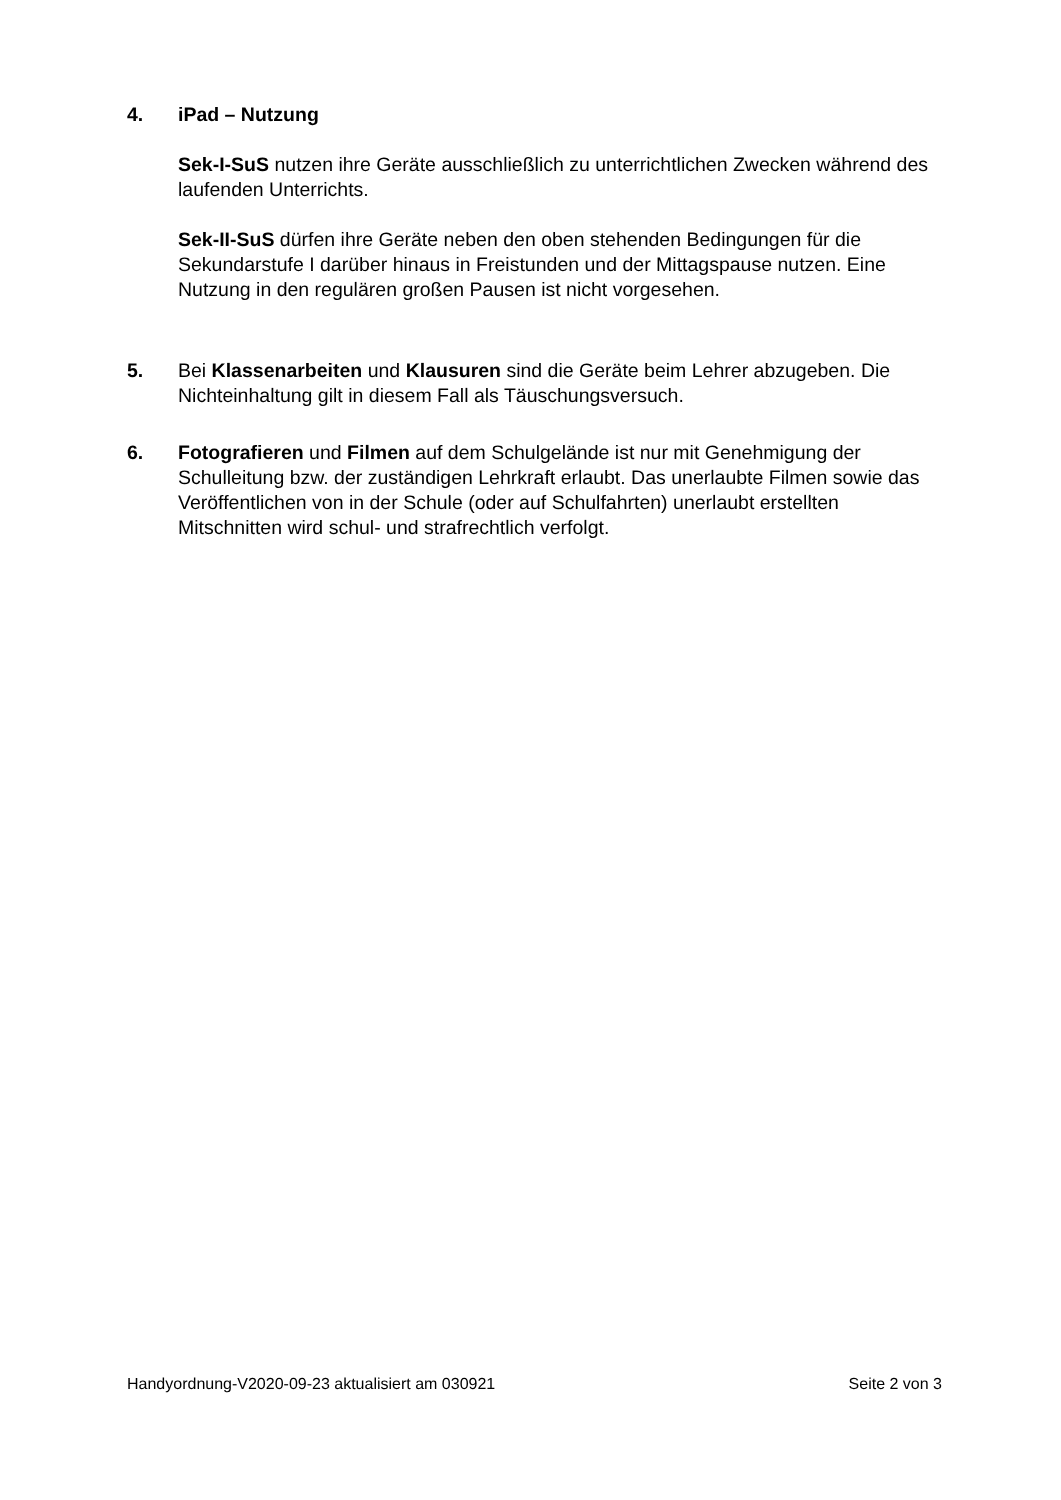4. iPad – Nutzung
Sek-I-SuS nutzen ihre Geräte ausschließlich zu unterrichtlichen Zwecken während des laufenden Unterrichts.
Sek-II-SuS dürfen ihre Geräte neben den oben stehenden Bedingungen für die Sekundarstufe I darüber hinaus in Freistunden und der Mittagspause nutzen. Eine Nutzung in den regulären großen Pausen ist nicht vorgesehen.
5. Bei Klassenarbeiten und Klausuren sind die Geräte beim Lehrer abzugeben. Die Nichteinhaltung gilt in diesem Fall als Täuschungsversuch.
6. Fotografieren und Filmen auf dem Schulgelände ist nur mit Genehmigung der Schulleitung bzw. der zuständigen Lehrkraft erlaubt. Das unerlaubte Filmen sowie das Veröffentlichen von in der Schule (oder auf Schulfahrten) unerlaubt erstellten Mitschnitten wird schul- und strafrechtlich verfolgt.
Handyordnung-V2020-09-23 aktualisiert am 030921 Seite 2 von 3